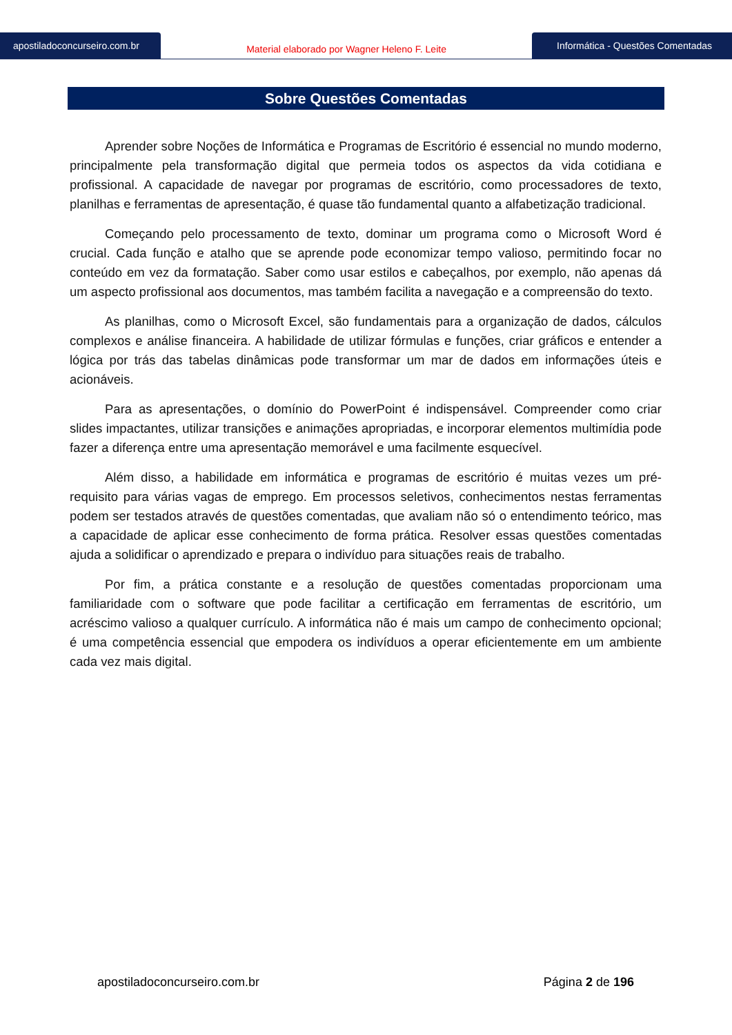apostiladoconcurseiro.com.br
Material elaborado por Wagner Heleno F. Leite
Informática - Questões Comentadas
Sobre Questões Comentadas
Aprender sobre Noções de Informática e Programas de Escritório é essencial no mundo moderno, principalmente pela transformação digital que permeia todos os aspectos da vida cotidiana e profissional. A capacidade de navegar por programas de escritório, como processadores de texto, planilhas e ferramentas de apresentação, é quase tão fundamental quanto a alfabetização tradicional.
Começando pelo processamento de texto, dominar um programa como o Microsoft Word é crucial. Cada função e atalho que se aprende pode economizar tempo valioso, permitindo focar no conteúdo em vez da formatação. Saber como usar estilos e cabeçalhos, por exemplo, não apenas dá um aspecto profissional aos documentos, mas também facilita a navegação e a compreensão do texto.
As planilhas, como o Microsoft Excel, são fundamentais para a organização de dados, cálculos complexos e análise financeira. A habilidade de utilizar fórmulas e funções, criar gráficos e entender a lógica por trás das tabelas dinâmicas pode transformar um mar de dados em informações úteis e acionáveis.
Para as apresentações, o domínio do PowerPoint é indispensável. Compreender como criar slides impactantes, utilizar transições e animações apropriadas, e incorporar elementos multimídia pode fazer a diferença entre uma apresentação memorável e uma facilmente esquecível.
Além disso, a habilidade em informática e programas de escritório é muitas vezes um pré-requisito para várias vagas de emprego. Em processos seletivos, conhecimentos nestas ferramentas podem ser testados através de questões comentadas, que avaliam não só o entendimento teórico, mas a capacidade de aplicar esse conhecimento de forma prática. Resolver essas questões comentadas ajuda a solidificar o aprendizado e prepara o indivíduo para situações reais de trabalho.
Por fim, a prática constante e a resolução de questões comentadas proporcionam uma familiaridade com o software que pode facilitar a certificação em ferramentas de escritório, um acréscimo valioso a qualquer currículo. A informática não é mais um campo de conhecimento opcional; é uma competência essencial que empodera os indivíduos a operar eficientemente em um ambiente cada vez mais digital.
apostiladoconcurseiro.com.br Página 2 de 196